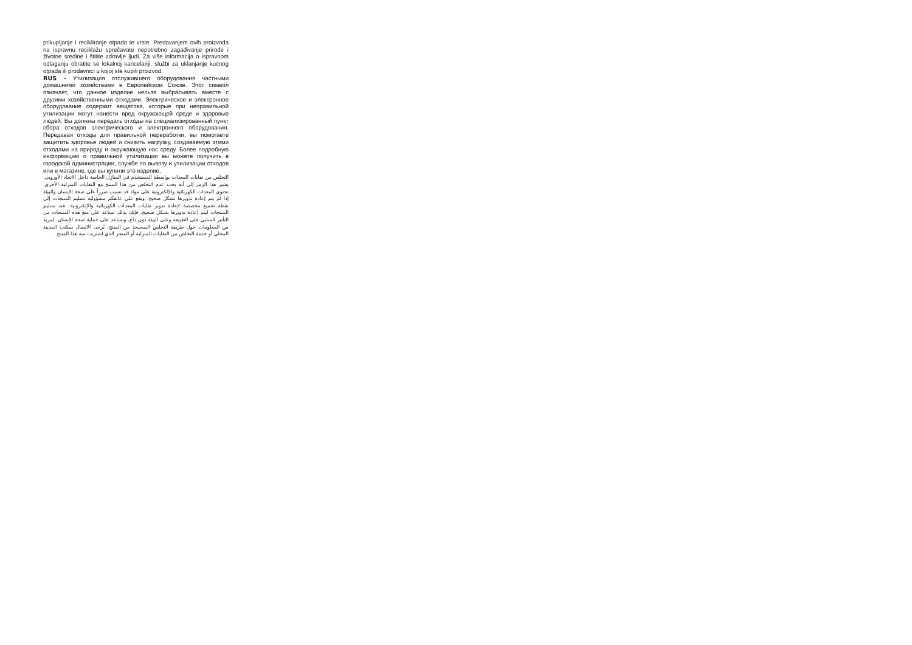prikupljanje i recikliranje otpada te vrste. Predavanjem ovih proizvoda na ispravnu reciklažu sprečavate nepotrebno zagađivanje prirode i životne sredine i štitite zdravlje ljudi. Za više informacija o ispravnom odlaganju obratite se lokalnoj kancelariji, službi za uklanjanje kućnog otpada ili prodavnici u kojoj ste kupili proizvod.
RUS - Утилизация отслужившего оборудования частными домашними хозяйствами в Европейском Союзе. Этот символ означает, что данное изделие нельзя выбрасывать вместе с другими хозяйственными отходами. Электрическое и электронное оборудование содержит вещества, которые при неправильной утилизации могут нанести вред окружающей среде и здоровью людей. Вы должны передать отходы на специализированный пункт сбора отходов электрического и электронного оборудования. Передавая отходы для правильной переработки, вы помогаете защитить здоровье людей и снизить нагрузку, создаваемую этими отходами на природу и окружающую нас среду. Более подробную информацию о правильной утилизации вы можете получить в городской администрации, службе по вывозу и утилизации отходов или в магазине, где вы купили это изделие.
التخلص من نفايات المعدات بواسطة المستخدم في المنازل الخاصة داخل الاتحاد الأوروبي. يشير هذا الرمز إلى أنه يجب عدم التخلص من هذا المنتج مع النفايات المنزلية الأخرى. تحتوي المعدات الكهربائية والإلكترونية على مواد قد تسبب ضرراً على صحة الإنسان والبيئة إذا لم يتم إعادة تدويرها بشكل صحيح. ويقع على عاتقكم مسؤولية تسليم المنتجات إلى نقطة تجميع مخصصة لإعادة تدوير نفايات المعدات الكهربائية والإلكترونية. عند تسليم المنتجات ليتم إعادة تدويرها بشكل صحيح، فإنك بذلك تساعد على منع هذه المنتجات من التأثير السلبي على الطبيعة وعلى البيئة دون داع، وتساعد على حماية صحة الإنسان. لمزيد من المعلومات حول طريقة التخلص الصحيحة من المنتج، يُرجى الاتصال بمكتب المدينة المحلي أو خدمة التخلص من النفايات المنزلية أو المتجر الذي اشتريت منه هذا المنتج.